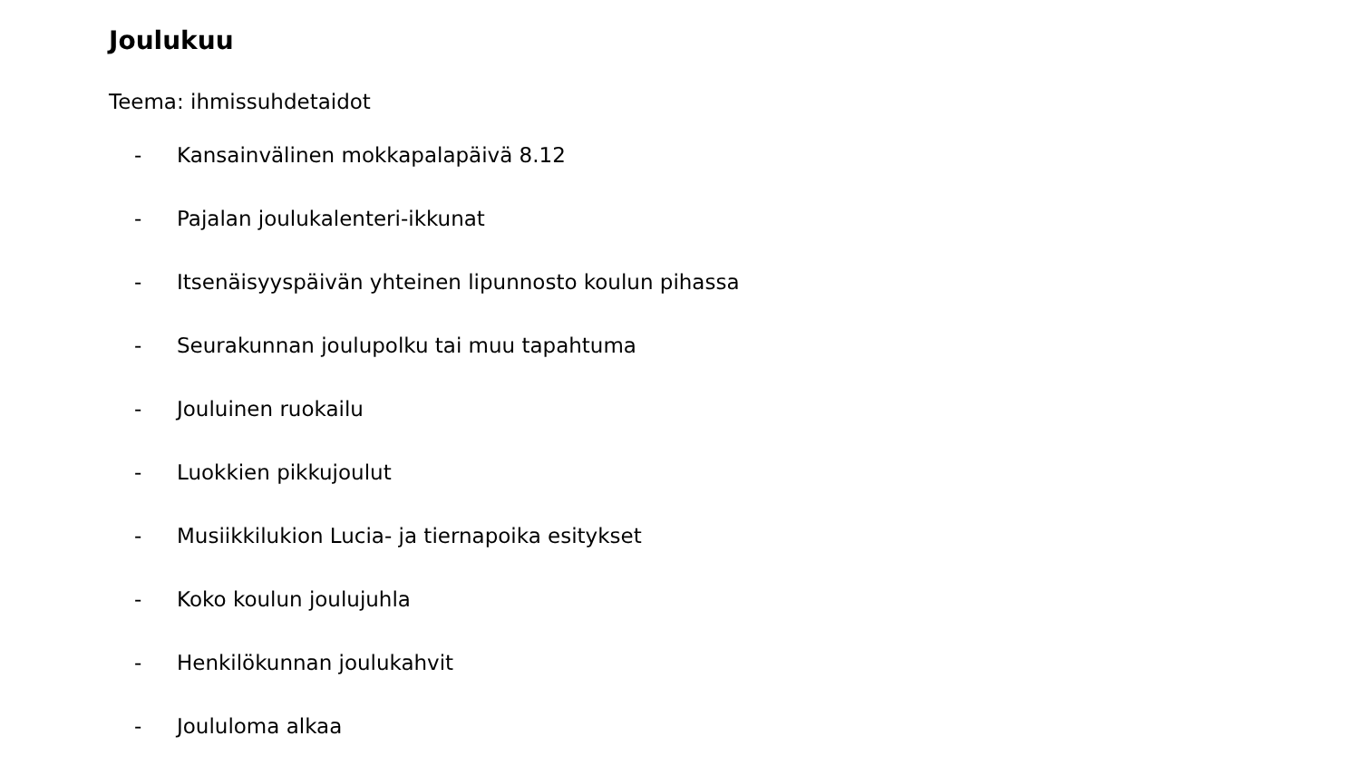Joulukuu
Teema: ihmissuhdetaidot
- Kansainvälinen mokkapalapäivä 8.12
- Pajalan joulukalenteri-ikkunat
- Itsenäisyyspäivän yhteinen lipunnosto koulun pihassa
- Seurakunnan joulupolku tai muu tapahtuma
- Jouluinen ruokailu
- Luokkien pikkujoulut
- Musiikkilukion Lucia- ja tiernapoika esitykset
- Koko koulun joulujuhla
- Henkilökunnan joulukahvit
- Joululoma alkaa